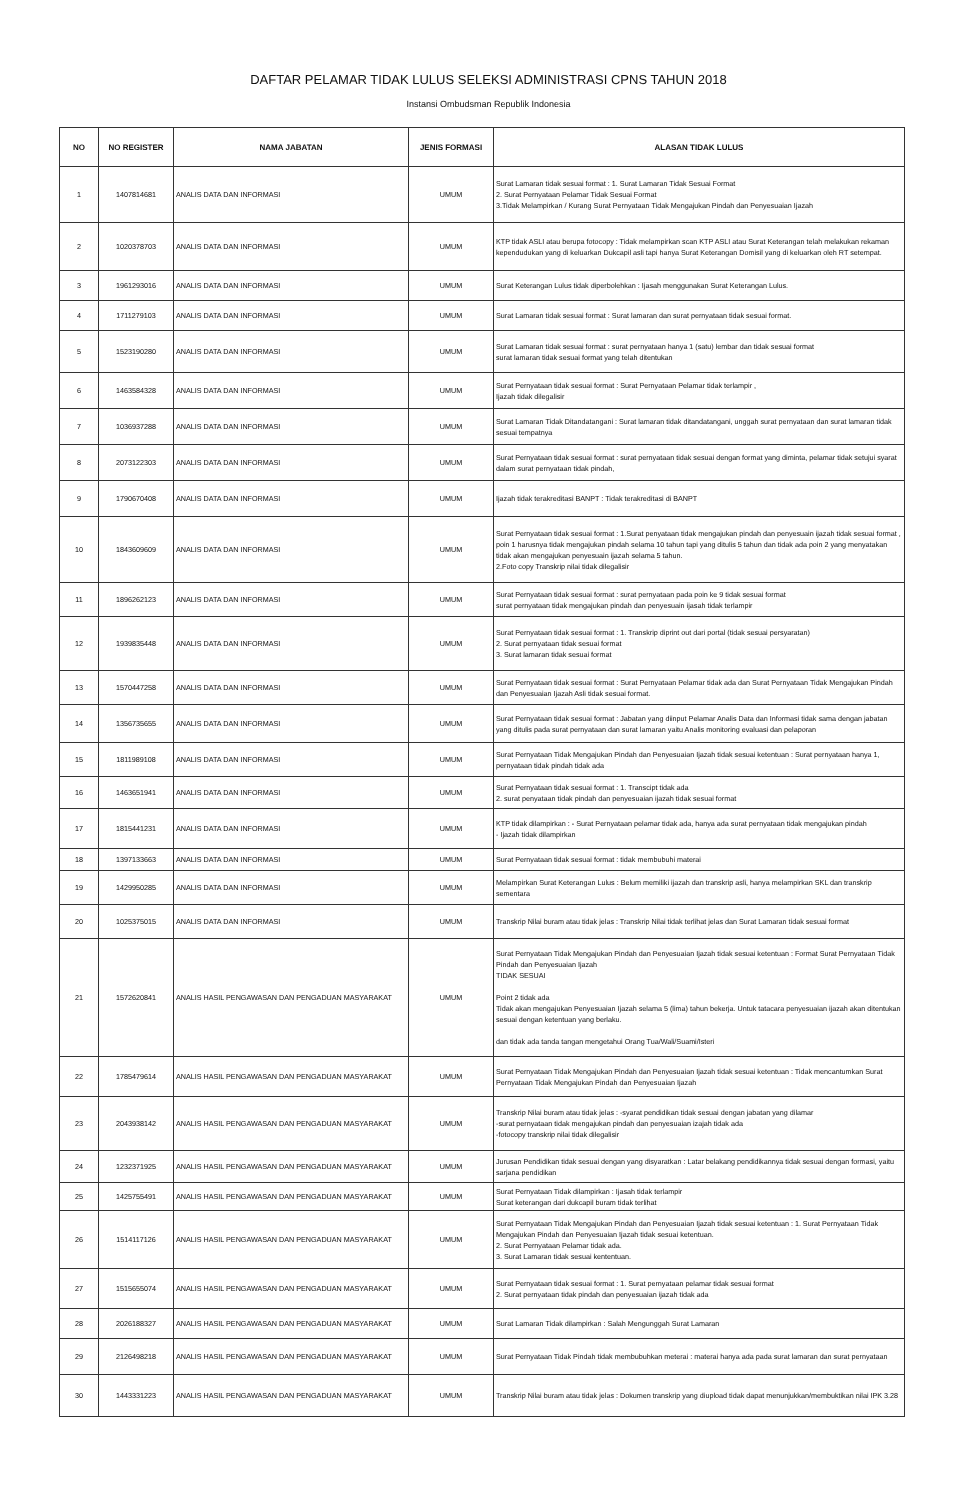DAFTAR PELAMAR TIDAK LULUS SELEKSI ADMINISTRASI CPNS TAHUN 2018
Instansi Ombudsman Republik Indonesia
| NO | NO REGISTER | NAMA JABATAN | JENIS FORMASI | ALASAN TIDAK LULUS |
| --- | --- | --- | --- | --- |
| 1 | 1407814681 | ANALIS DATA DAN INFORMASI | UMUM | Surat Lamaran tidak sesuai format : 1. Surat Lamaran Tidak Sesuai Format 2. Surat Pernyataan Pelamar Tidak Sesuai Format 3.Tidak Melampirkan / Kurang Surat Pernyataan Tidak Mengajukan Pindah dan Penyesuaian Ijazah |
| 2 | 1020378703 | ANALIS DATA DAN INFORMASI | UMUM | KTP tidak ASLI atau berupa fotocopy : Tidak melampirkan scan KTP ASLI atau Surat Keterangan telah melakukan rekaman kependudukan yang di keluarkan Dukcapil asli tapi hanya Surat Keterangan Domisil yang di keluarkan oleh RT setempat. |
| 3 | 1961293016 | ANALIS DATA DAN INFORMASI | UMUM | Surat Keterangan Lulus tidak diperbolehkan : Ijasah menggunakan Surat Keterangan Lulus. |
| 4 | 1711279103 | ANALIS DATA DAN INFORMASI | UMUM | Surat Lamaran tidak sesuai format : Surat lamaran dan surat pernyataan tidak sesuai format. |
| 5 | 1523190280 | ANALIS DATA DAN INFORMASI | UMUM | Surat Lamaran tidak sesuai format : surat pernyataan hanya 1 (satu) lembar dan tidak sesuai format surat lamaran tidak sesuai format yang telah ditentukan |
| 6 | 1463584328 | ANALIS DATA DAN INFORMASI | UMUM | Surat Pernyataan tidak sesuai format : Surat Pernyataan Pelamar tidak terlampir , Ijazah tidak dilegalisir |
| 7 | 1036937288 | ANALIS DATA DAN INFORMASI | UMUM | Surat Lamaran Tidak Ditandatangani : Surat lamaran tidak ditandatangani, unggah surat pernyataan dan surat lamaran tidak sesuai tempatnya |
| 8 | 2073122303 | ANALIS DATA DAN INFORMASI | UMUM | Surat Pernyataan tidak sesuai format : surat pernyataan tidak sesuai dengan format yang diminta, pelamar tidak setujui syarat dalam surat pernyataan tidak pindah, |
| 9 | 1790670408 | ANALIS DATA DAN INFORMASI | UMUM | Ijazah tidak terakreditasi BANPT : Tidak terakreditasi di BANPT |
| 10 | 1843609609 | ANALIS DATA DAN INFORMASI | UMUM | Surat Pernyataan tidak sesuai format : 1.Surat penyataan tidak mengajukan pindah dan penyesuain ijazah tidak sesuai format , poin 1 harusnya tidak mengajukan pindah selama 10 tahun tapi yang ditulis 5 tahun dan tidak ada poin 2 yang menyatakan tidak akan mengajukan penyesuain ijazah selama 5 tahun. 2.Foto copy Transkrip nilai tidak dilegalisir |
| 11 | 1896262123 | ANALIS DATA DAN INFORMASI | UMUM | Surat Pernyataan tidak sesuai format : surat pernyataan pada poin ke 9 tidak sesuai format surat pernyataan tidak mengajukan pindah dan penyesuain ijasah tidak terlampir |
| 12 | 1939835448 | ANALIS DATA DAN INFORMASI | UMUM | Surat Pernyataan tidak sesuai format : 1. Transkrip diprint out dari portal (tidak sesuai persyaratan) 2. Surat pernyataan tidak sesuai format 3. Surat lamaran tidak sesuai format |
| 13 | 1570447258 | ANALIS DATA DAN INFORMASI | UMUM | Surat Pernyataan tidak sesuai format : Surat Pernyataan Pelamar tidak ada dan Surat Pernyataan Tidak Mengajukan Pindah dan Penyesuaian Ijazah Asli tidak sesuai format. |
| 14 | 1356735655 | ANALIS DATA DAN INFORMASI | UMUM | Surat Pernyataan tidak sesuai format : Jabatan yang diinput Pelamar Analis Data dan Informasi tidak sama dengan jabatan yang ditulis pada surat pernyataan dan surat lamaran yaitu Analis monitoring evaluasi dan pelaporan |
| 15 | 1811989108 | ANALIS DATA DAN INFORMASI | UMUM | Surat Pernyataan Tidak Mengajukan Pindah dan Penyesuaian Ijazah tidak sesuai ketentuan : Surat pernyataan hanya 1, pernyataan tidak pindah tidak ada |
| 16 | 1463651941 | ANALIS DATA DAN INFORMASI | UMUM | Surat Pernyataan tidak sesuai format : 1. Transcipt tidak ada 2. surat penyataan tidak pindah dan penyesuaian ijazah tidak sesuai format |
| 17 | 1815441231 | ANALIS DATA DAN INFORMASI | UMUM | KTP tidak dilampirkan : - Surat Pernyataan pelamar tidak ada, hanya ada surat pernyataan tidak mengajukan pindah - Ijazah tidak dilampirkan |
| 18 | 1397133663 | ANALIS DATA DAN INFORMASI | UMUM | Surat Pernyataan tidak sesuai format : tidak membubuhi materai |
| 19 | 1429950285 | ANALIS DATA DAN INFORMASI | UMUM | Melampirkan Surat Keterangan Lulus : Belum memiliki ijazah dan transkrip asli, hanya melampirkan SKL dan transkrip sementara |
| 20 | 1025375015 | ANALIS DATA DAN INFORMASI | UMUM | Transkrip Nilai buram atau tidak jelas : Transkrip Nilai tidak terlihat jelas dan Surat Lamaran tidak sesuai format |
| 21 | 1572620841 | ANALIS HASIL PENGAWASAN DAN PENGADUAN MASYARAKAT | UMUM | Surat Pernyataan Tidak Mengajukan Pindah dan Penyesuaian Ijazah tidak sesuai ketentuan : Format Surat Pernyataan Tidak Pindah dan Penyesuaian Ijazah TIDAK SESUAI Point 2 tidak ada Tidak akan mengajukan Penyesuaian Ijazah selama 5 (lima) tahun bekerja. Untuk tatacara penyesuaian ijazah akan ditentukan sesuai dengan ketentuan yang berlaku. dan tidak ada tanda tangan mengetahui Orang Tua/Wali/Suami/Isteri |
| 22 | 1785479614 | ANALIS HASIL PENGAWASAN DAN PENGADUAN MASYARAKAT | UMUM | Surat Pernyataan Tidak Mengajukan Pindah dan Penyesuaian Ijazah tidak sesuai ketentuan : Tidak mencantumkan Surat Pernyataan Tidak Mengajukan Pindah dan Penyesuaian Ijazah |
| 23 | 2043938142 | ANALIS HASIL PENGAWASAN DAN PENGADUAN MASYARAKAT | UMUM | Transkrip Nilai buram atau tidak jelas : -syarat pendidikan tidak sesuai dengan jabatan yang dilamar -surat pernyataan tidak mengajukan pindah dan penyesuaian izajah tidak ada -fotocopy transkrip nilai tidak dilegalisir |
| 24 | 1232371925 | ANALIS HASIL PENGAWASAN DAN PENGADUAN MASYARAKAT | UMUM | Jurusan Pendidikan tidak sesuai dengan yang disyaratkan : Latar belakang pendidikannya tidak sesuai dengan formasi, yaitu sarjana pendidikan |
| 25 | 1425755491 | ANALIS HASIL PENGAWASAN DAN PENGADUAN MASYARAKAT | UMUM | Surat Pernyataan Tidak dilampirkan : Ijasah tidak terlampir Surat keterangan dari dukcapil buram tidak terlihat |
| 26 | 1514117126 | ANALIS HASIL PENGAWASAN DAN PENGADUAN MASYARAKAT | UMUM | Surat Pernyataan Tidak Mengajukan Pindah dan Penyesuaian Ijazah tidak sesuai ketentuan : 1. Surat Pernyataan Tidak Mengajukan Pindah dan Penyesuaian Ijazah tidak sesuai ketentuan. 2. Surat Pernyataan Pelamar tidak ada. 3. Surat Lamaran tidak sesuai kententuan. |
| 27 | 1515655074 | ANALIS HASIL PENGAWASAN DAN PENGADUAN MASYARAKAT | UMUM | Surat Pernyataan tidak sesuai format : 1. Surat pernyataan pelamar tidak sesuai format 2. Surat pernyataan tidak pindah dan penyesuaian ijazah tidak ada |
| 28 | 2026188327 | ANALIS HASIL PENGAWASAN DAN PENGADUAN MASYARAKAT | UMUM | Surat Lamaran Tidak dilampirkan : Salah Mengunggah Surat Lamaran |
| 29 | 2126498218 | ANALIS HASIL PENGAWASAN DAN PENGADUAN MASYARAKAT | UMUM | Surat Pernyataan Tidak Pindah tidak membubuhkan meterai : materai hanya ada pada surat lamaran dan surat pernyataan |
| 30 | 1443331223 | ANALIS HASIL PENGAWASAN DAN PENGADUAN MASYARAKAT | UMUM | Transkrip Nilai buram atau tidak jelas : Dokumen transkrip yang diupload tidak dapat menunjukkan/membuktikan nilai IPK 3.28 |